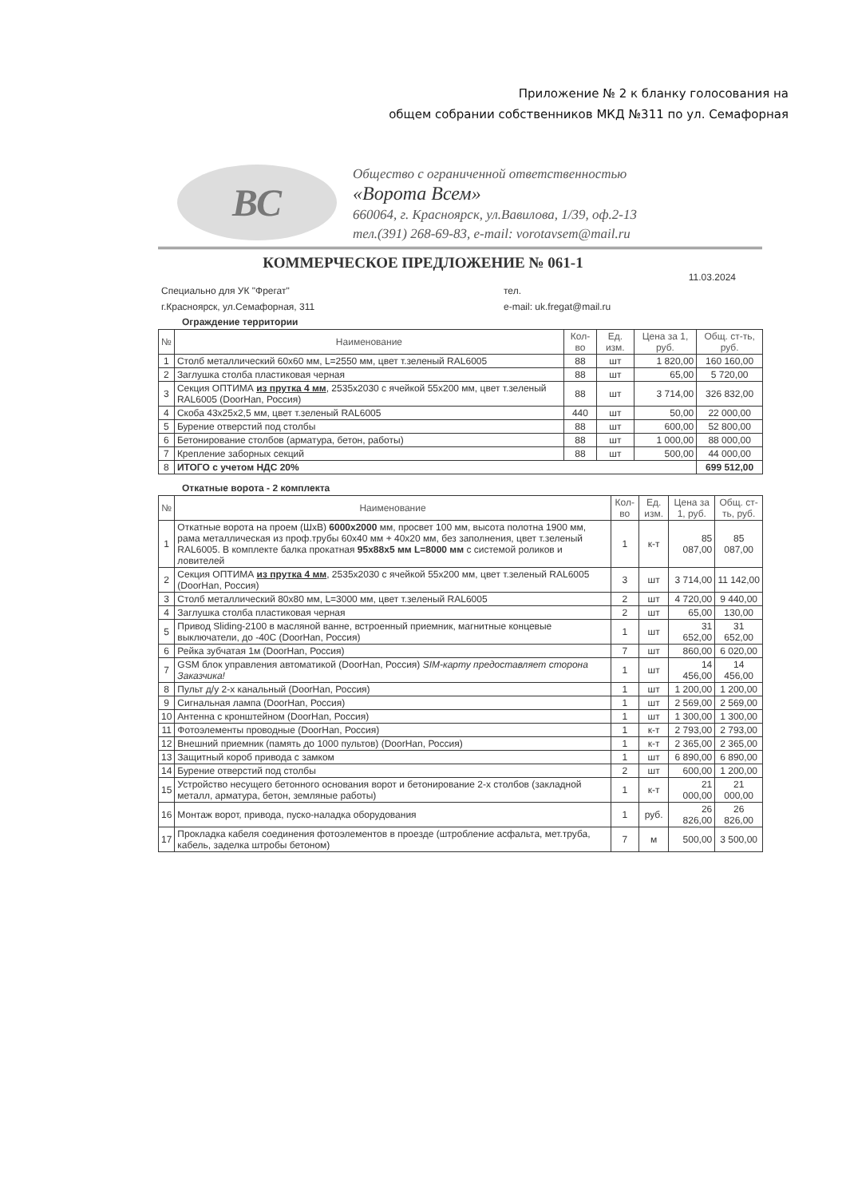Приложение № 2 к бланку голосования на
общем собрании собственников МКД №311 по ул. Семафорная
ВС
Общество с ограниченной ответственностью
«Ворота Всем»
660064, г. Красноярск, ул.Вавилова, 1/39, оф.2-13
тел.(391) 268-69-83, e-mail: vorotavsem@mail.ru
КОММЕРЧЕСКОЕ ПРЕДЛОЖЕНИЕ № 061-1
11.03.2024
Специально для УК "Фрегат"
г.Красноярск, ул.Семафорная, 311
тел.
e-mail: uk.fregat@mail.ru
Ограждение территории
| № | Наименование | Кол-во | Ед. изм. | Цена за 1, руб. | Общ. ст-ть, руб. |
| --- | --- | --- | --- | --- | --- |
| 1 | Столб металлический 60х60 мм, L=2550 мм, цвет т.зеленый RAL6005 | 88 | шт | 1 820,00 | 160 160,00 |
| 2 | Заглушка столба пластиковая черная | 88 | шт | 65,00 | 5 720,00 |
| 3 | Секция ОПТИМА из прутка 4 мм , 2535х2030 с ячейкой 55х200 мм, цвет т.зеленый RAL6005 (DoorHan, Россия) | 88 | шт | 3 714,00 | 326 832,00 |
| 4 | Скоба 43х25х2,5 мм, цвет т.зеленый RAL6005 | 440 | шт | 50,00 | 22 000,00 |
| 5 | Бурение отверстий под столбы | 88 | шт | 600,00 | 52 800,00 |
| 6 | Бетонирование столбов (арматура, бетон, работы) | 88 | шт | 1 000,00 | 88 000,00 |
| 7 | Крепление заборных секций | 88 | шт | 500,00 | 44 000,00 |
| 8 | ИТОГО с учетом НДС 20% | | | | 699 512,00 |
Откатные ворота - 2 комплекта
| № | Наименование | Кол-во | Ед. изм. | Цена за 1, руб. | Общ. ст-ть, руб. |
| --- | --- | --- | --- | --- | --- |
| 1 | Откатные ворота на проем (ШхВ) 6000х2000 мм, просвет 100 мм, высота полотна 1900 мм, рама металлическая из проф.трубы 60х40 мм + 40х20 мм, без заполнения, цвет т.зеленый RAL6005. В комплекте балка прокатная 95х88х5 мм L=8000 мм с системой роликов и ловителей | 1 | к-т | 85 087,00 | 85 087,00 |
| 2 | Секция ОПТИМА из прутка 4 мм , 2535х2030 с ячейкой 55х200 мм, цвет т.зеленый RAL6005 (DoorHan, Россия) | 3 | шт | 3 714,00 | 11 142,00 |
| 3 | Столб металлический 80х80 мм, L=3000 мм, цвет т.зеленый RAL6005 | 2 | шт | 4 720,00 | 9 440,00 |
| 4 | Заглушка столба пластиковая черная | 2 | шт | 65,00 | 130,00 |
| 5 | Привод Sliding-2100 в масляной ванне, встроенный приемник, магнитные концевые выключатели, до -40С (DoorHan, Россия) | 1 | шт | 31 652,00 | 31 652,00 |
| 6 | Рейка зубчатая 1м (DoorHan, Россия) | 7 | шт | 860,00 | 6 020,00 |
| 7 | GSM блок управления автоматикой (DoorHan, Россия) SIM-карту предоставляет сторона Заказчика! | 1 | шт | 14 456,00 | 14 456,00 |
| 8 | Пульт д/у 2-х канальный (DoorHan, Россия) | 1 | шт | 1 200,00 | 1 200,00 |
| 9 | Сигнальная лампа (DoorHan, Россия) | 1 | шт | 2 569,00 | 2 569,00 |
| 10 | Антенна с кронштейном (DoorHan, Россия) | 1 | шт | 1 300,00 | 1 300,00 |
| 11 | Фотоэлементы проводные (DoorHan, Россия) | 1 | к-т | 2 793,00 | 2 793,00 |
| 12 | Внешний приемник (память до 1000 пультов) (DoorHan, Россия) | 1 | к-т | 2 365,00 | 2 365,00 |
| 13 | Защитный короб привода с замком | 1 | шт | 6 890,00 | 6 890,00 |
| 14 | Бурение отверстий под столбы | 2 | шт | 600,00 | 1 200,00 |
| 15 | Устройство несущего бетонного основания ворот и бетонирование 2-х столбов (закладной металл, арматура, бетон, земляные работы) | 1 | к-т | 21 000,00 | 21 000,00 |
| 16 | Монтаж ворот, привода, пуско-наладка оборудования | 1 | руб. | 26 826,00 | 26 826,00 |
| 17 | Прокладка кабеля соединения фотоэлементов в проезде (штробление асфальта, мет.труба, кабель, заделка штробы бетоном) | 7 | м | 500,00 | 3 500,00 |